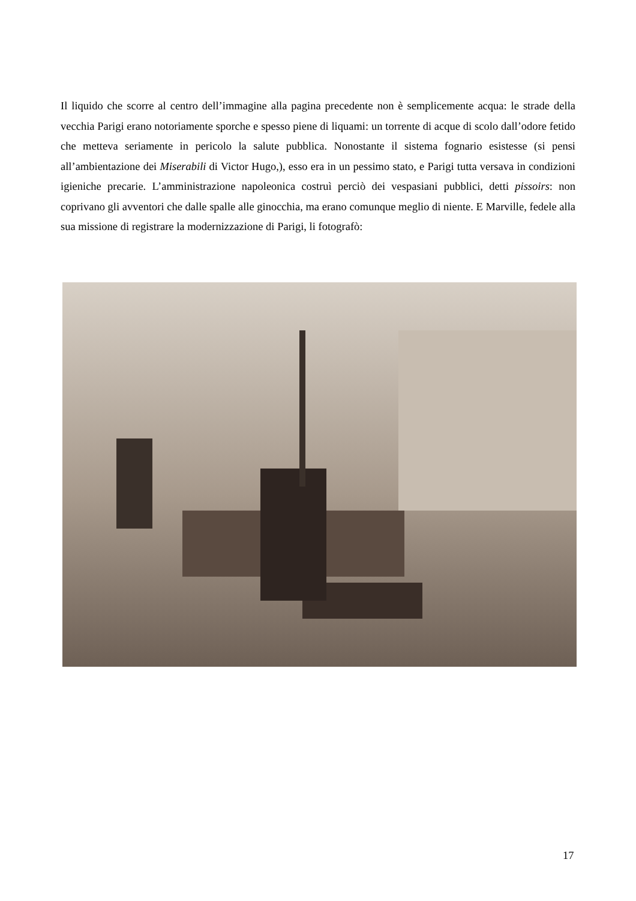Il liquido che scorre al centro dell’immagine alla pagina precedente non è semplicemente acqua: le strade della vecchia Parigi erano notoriamente sporche e spesso piene di liquami: un torrente di acque di scolo dall’odore fetido che metteva seriamente in pericolo la salute pubblica. Nonostante il sistema fognario esistesse (si pensi all’ambientazione dei Miserabili di Victor Hugo,), esso era in un pessimo stato, e Parigi tutta versava in condizioni igieniche precarie. L’amministrazione napoleonica costruì perciò dei vespasiani pubblici, detti pissoirs: non coprivano gli avventori che dalle spalle alle ginocchia, ma erano comunque meglio di niente. E Marville, fedele alla sua missione di registrare la modernizzazione di Parigi, li fotografò:
17